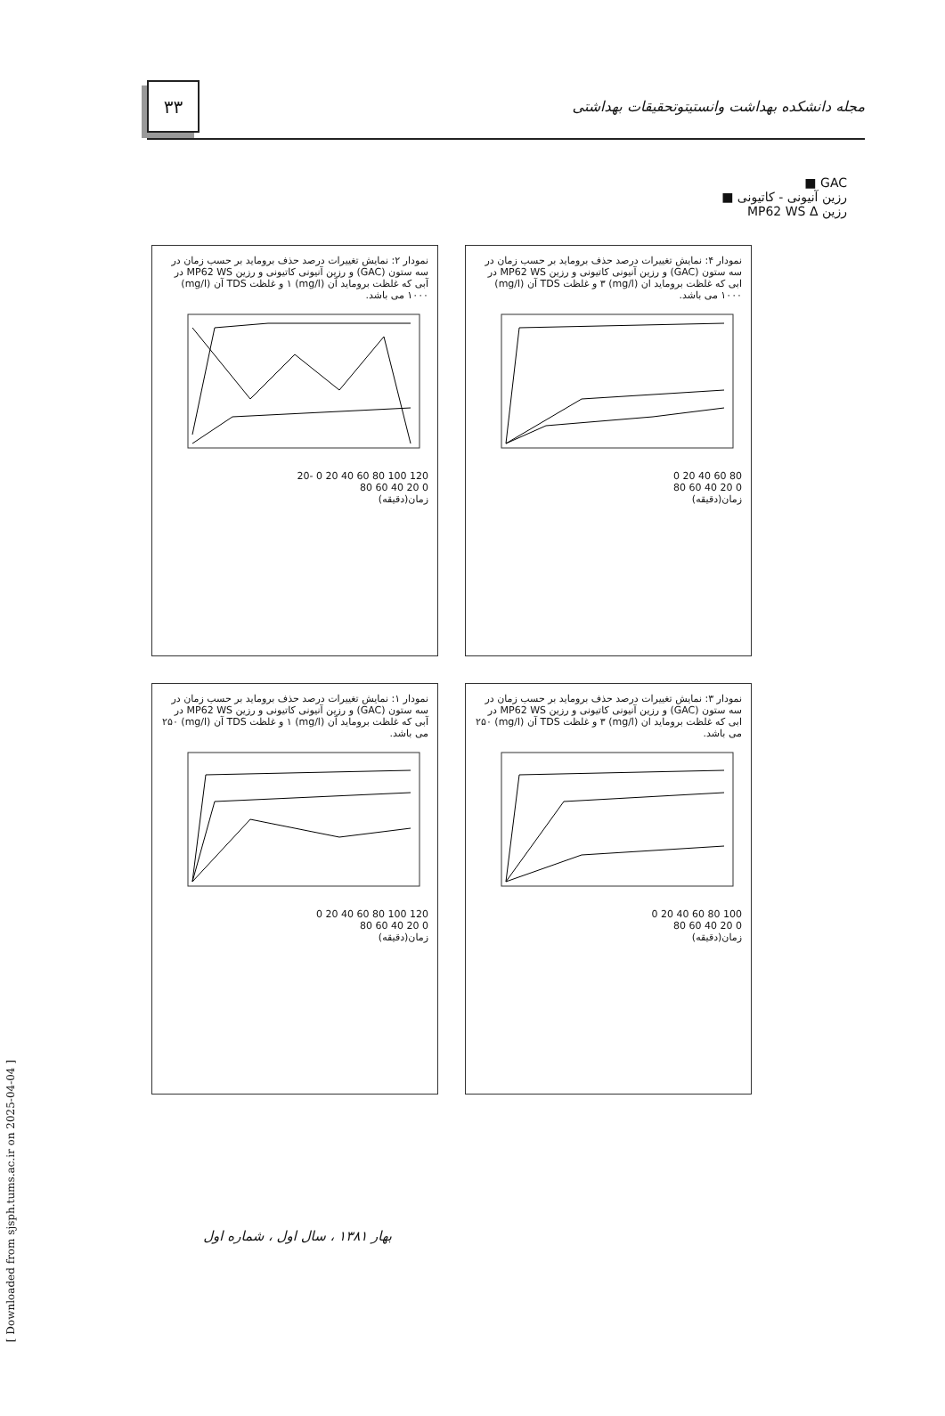۳۳
مجله دانشکده بهداشت وانستیتوتحقیقات بهداشتی
GAC ■
رزین آنیونی - کاتیونی ■
رزین MP62 WS Δ
نمودار ۲: نمایش تغییرات درصد حذف بروماید بر حسب زمان در سه ستون (GAC) و رزین آنیونی کاتیونی و رزین MP62 WS در آبی که غلظت برومايد آن (mg/l) ۱ و غلظت TDS آن (mg/l) ۱۰۰۰ می باشد.
120 100 80 60 40 20 0 -20
0 20 40 60 80
زمان(دقیقه)
نمودار ۴: نمایش تغییرات درصد حذف برومايد بر حسب زمان در سه ستون (GAC) و رزین آنیونی کاتیونی و رزین MP62 WS در ابی که غلظت برومايد ان (mg/l) ۳ و غلظت TDS آن (mg/l) ۱۰۰۰ می باشد.
80 60 40 20 0
0 20 40 60 80
زمان(دقیقه)
نمودار ۱: نمایش تغییرات درصد حذف برومايد بر حسب زمان در سه ستون (GAC) و رزین آنیونی کاتیونی و رزین MP62 WS در آبی که غلظت برومايد آن (mg/l) ۱ و غلظت TDS آن (mg/l) ۲۵۰ می باشد.
120 100 80 60 40 20 0
0 20 40 60 80
زمان(دقیقه)
نمودار ۳: نمایش تغییرات درصد حذف برومايد بر حسب زمان در سه ستون (GAC) و رزین آنیونی کاتیونی و رزین MP62 WS در ابی که غلظت برومايد ان (mg/l) ۳ و غلظت TDS آن (mg/l) ۲۵۰ می باشد.
100 80 60 40 20 0
0 20 40 60 80
زمان(دقیقه)
بهار ۱۳۸۱ ، سال اول ، شماره اول
[ Downloaded from sjsph.tums.ac.ir on 2025-04-04 ]